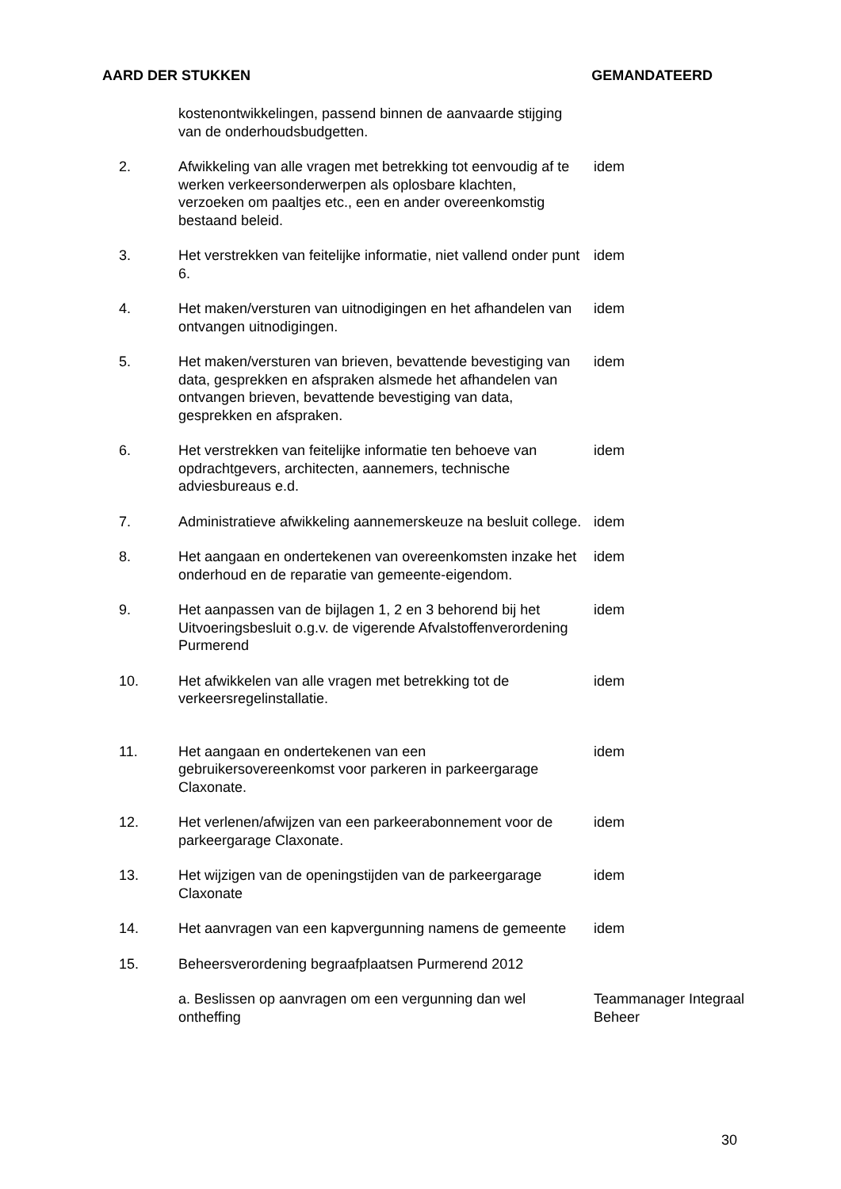AARD DER STUKKEN GEMANDATEERD
| | kostenontwikkelingen, passend binnen de aanvaarde stijging van de onderhoudsbudgetten. | |
| 2. | Afwikkeling van alle vragen met betrekking tot eenvoudig af te werken verkeersonderwerpen als oplosbare klachten, verzoeken om paaltjes etc., een en ander overeenkomstig bestaand beleid. | idem |
| 3. | Het verstrekken van feitelijke informatie, niet vallend onder punt 6. | idem |
| 4. | Het maken/versturen van uitnodigingen en het afhandelen van ontvangen uitnodigingen. | idem |
| 5. | Het maken/versturen van brieven, bevattende bevestiging van data, gesprekken en afspraken alsmede het afhandelen van ontvangen brieven, bevattende bevestiging van data, gesprekken en afspraken. | idem |
| 6. | Het verstrekken van feitelijke informatie ten behoeve van opdrachtgevers, architecten, aannemers, technische adviesbureaus e.d. | idem |
| 7. | Administratieve afwikkeling aannemerskeuze na besluit college. | idem |
| 8. | Het aangaan en ondertekenen van overeenkomsten inzake het onderhoud en de reparatie van gemeente-eigendom. | idem |
| 9. | Het aanpassen van de bijlagen 1, 2 en 3 behorend bij het Uitvoeringsbesluit o.g.v. de vigerende Afvalstoffenverordening Purmerend | idem |
| 10. | Het afwikkelen van alle vragen met betrekking tot de verkeersregelinstallatie. | idem |
| 11. | Het aangaan en ondertekenen van een gebruikersovereenkomst voor parkeren in parkeergarage Claxonate. | idem |
| 12. | Het verlenen/afwijzen van een parkeerabonnement voor de parkeergarage Claxonate. | idem |
| 13. | Het wijzigen van de openingstijden van de parkeergarage Claxonate | idem |
| 14. | Het aanvragen van een kapvergunning namens de gemeente | idem |
| 15. | Beheersverordening begraafplaatsen Purmerend 2012 | |
| | a. Beslissen op aanvragen om een vergunning dan wel ontheffing | Teammanager Integraal Beheer |
30